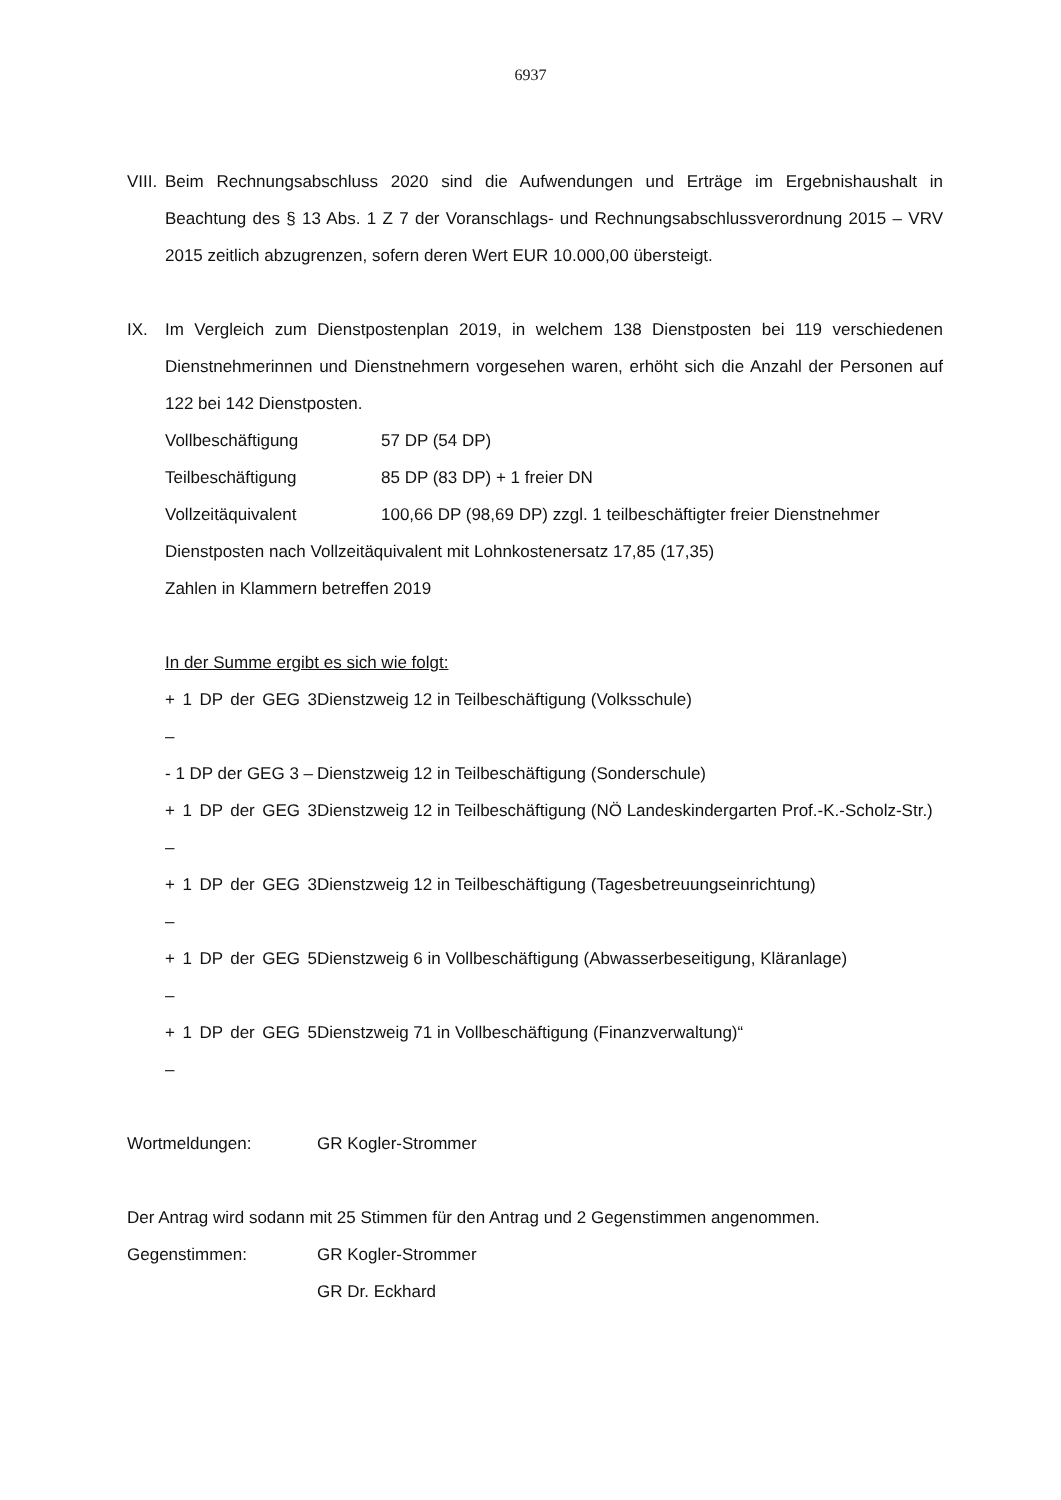6937
VIII.
Beim Rechnungsabschluss 2020 sind die Aufwendungen und Erträge im Ergebnishaushalt in Beachtung des § 13 Abs. 1 Z 7 der Voranschlags- und Rechnungsabschlussverordnung 2015 – VRV 2015 zeitlich abzugrenzen, sofern deren Wert EUR 10.000,00 übersteigt.
IX. Im Vergleich zum Dienstpostenplan 2019, in welchem 138 Dienstposten bei 119 verschiedenen Dienstnehmerinnen und Dienstnehmern vorgesehen waren, erhöht sich die Anzahl der Personen auf 122 bei 142 Dienstposten.
Vollbeschäftigung 57 DP (54 DP)
Teilbeschäftigung 85 DP (83 DP) + 1 freier DN
Vollzeitäquivalent 100,66 DP (98,69 DP) zzgl. 1 teilbeschäftigter freier Dienstnehmer
Dienstposten nach Vollzeitäquivalent mit Lohnkostenersatz 17,85 (17,35)
Zahlen in Klammern betreffen 2019
In der Summe ergibt es sich wie folgt:
+ 1 DP der GEG 3 –
Dienstzweig 12 in Teilbeschäftigung (Volksschule)
- 1 DP der GEG 3 –
Dienstzweig 12 in Teilbeschäftigung (Sonderschule)
+ 1 DP der GEG 3 –
Dienstzweig 12 in Teilbeschäftigung (NÖ Landeskindergarten Prof.-K.-Scholz-Str.)
+ 1 DP der GEG 3 –
Dienstzweig 12 in Teilbeschäftigung (Tagesbetreuungseinrichtung)
+ 1 DP der GEG 5 –
Dienstzweig 6 in Vollbeschäftigung (Abwasserbeseitigung, Kläranlage)
+ 1 DP der GEG 5 –
Dienstzweig 71 in Vollbeschäftigung (Finanzverwaltung)“
Wortmeldungen: GR Kogler-Strommer
Der Antrag wird sodann mit 25 Stimmen für den Antrag und 2 Gegenstimmen angenommen.
Gegenstimmen: GR Kogler-Strommer
GR Dr. Eckhard